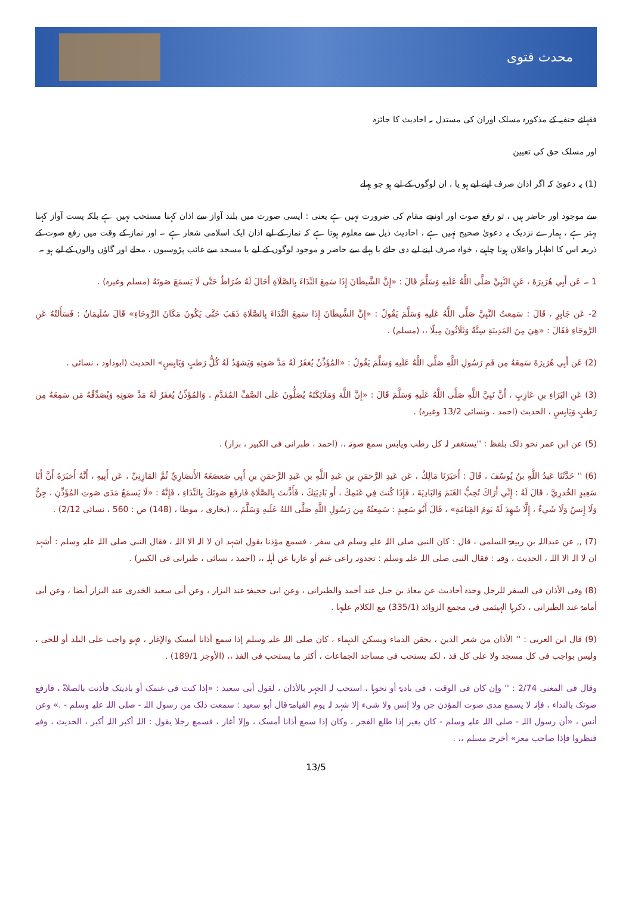محدث فتوی
فقہائے حنفیہ کے مذکورہ مسلک اوران کی مستدل بہ احادیث کا جائزہ
اور مسلک حق کی تعیین
(1) یہ دعویٰ کہ اگر اذان صرف اپنے لیے ہو یا ، ان لوگوں کے لیے ہو جو پہلے
سے موجود اور حاضر ہیں ، تو رفع صوت اور اونچے مقام کی ضرورت نہیں ہے یعنی : ایسی صورت میں بلند آواز سے اذان کہنا مستحب نہیں ہے بلکہ پست آواز کہنا بہتر ہے ، ہمارے نزدیک یہ دعویٰ صحیح نہیں ہے ، احادیث ذیل سے معلوم ہوتا ہے کہ نماز کے لیے اذان ایک اسلامی شعار ہے ۔ اور نماز کے وقت میں رفع صوت کے ذریعہ اس کا اظہار واعلان ہونا چاہیے ، خواہ صرف اپنے لیے دی جائے یا پہلے سے حاضر و موجود لوگوں کے لیے یا مسجد سے غائب پڑوسیوں ، محلے اور گاؤں والوں کے لیے ہو ۔
1 ۔ عَن أَبِي هُرَيرَةَ ، عَنِ النَّبِيِّ صَلَّى اللَّهُ عَلَيهِ وَسَلَّمَ قَالَ : «إِنَّ الشَّيطَانَ إِذَا سَمِعَ النِّدَاءَ بِالصَّلَاةِ أَحَالَ لَهُ ضُرَاطٌ حَتَّى لَا يَسمَعَ صَوتَهُ (مسلم وغیرہ) .
2- عَن جَابِرٍ ، قَالَ : سَمِعتُ النَّبِيَّ صَلَّى اللَّهُ عَلَيهِ وَسَلَّمَ يَقُولُ : «إِنَّ الشَّيطَانَ إِذَا سَمِعَ النِّدَاءَ بِالصَّلَاةِ ذَهَبَ حَتَّى يَكُونَ مَكَانَ الرَّوحَاءِ» قَالَ سُلَيمَانُ : فَسَأَلتُهُ عَنِ الرَّوحَاءِ فَقَالَ : «هِيَ مِنَ المَدِينَةِ سِتَّةٌ وَثَلَاثُونَ مِيلًا ،، (مسلم) .
(2) عَن أَبِي هُرَيرَةَ سَمِعَهُ مِن فَمِ رَسُولِ اللَّهِ صَلَّى اللَّهُ عَلَيهِ وَسَلَّمَ يَقُولُ : «المُؤَذِّنُ يُغفَرُ لَهُ مَدَّ صَوتِهِ وَيَشهَدُ لَهُ كُلُّ رَطبٍ وَيَابِسٍ» الحدیث (ابوداود ، نسائی .
(3) عَنِ البَرَاءِ بنِ عَازِبٍ ، أَنَّ نَبِيَّ اللَّهِ صَلَّى اللَّهُ عَلَيهِ وَسَلَّمَ قَالَ : «إِنَّ اللَّهَ وَمَلَائِكَتَهُ يُصَلُّونَ عَلَى الصَّفِّ المُقَدَّمِ ، وَالمُؤَذِّنُ يُغفَرُ لَهُ مَدَّ صَوتِهِ وَيُصَدِّقُهُ مَن سَمِعَهُ مِن رَطبٍ وَيَابِسٍ ، الحدیث (احمد ، ونسائی 13/2 وغیرہ) .
(5) عن ابن عمر نحو ذلک بلفظ : ''یستغفر لہ کل رطب ویابس سمع صوتہ ،، (احمد ، طبرانی فی الکبیر ، بزار) .
(6) '' حَدَّثَنَا عَبدُ اللَّهِ بنُ يُوسُفَ ، قَالَ : أَخبَرَنَا مَالِكٌ ، عَن عَبدِ الرَّحمَنِ بنِ عَبدِ اللَّهِ بنِ عَبدِ الرَّحمَنِ بنِ أَبِي صَعصَعَةَ الأَنصَارِيِّ ثُمَّ المَازِنِيِّ ، عَن أَبِيهِ ، أَنَّهُ أَخبَرَهُ أَنَّ أَبَا سَعِيدٍ الخُدرِيَّ ، قَالَ لَهُ : إِنِّي أَرَاكَ تُحِبُّ الغَنَمَ وَالبَادِيَةَ ، فَإِذَا كُنتَ فِي غَنَمِكَ ، أَو بَادِيَتِكَ ، فَأَذَّنتَ بِالصَّلَاةِ فَارفَع صَوتَكَ بِالنِّدَاءِ ، فَإِنَّهُ : «لَا يَسمَعُ مَدَى صَوتِ المُؤَذِّنِ ، جِنٌّ وَلَا إِنسٌ وَلَا شَيءٌ ، إِلَّا شَهِدَ لَهُ يَومَ القِيَامَةِ» ، قَالَ أَبُو سَعِيدٍ : سَمِعتُهُ مِن رَسُولِ اللَّهِ صَلَّى اللهُ عَلَيهِ وَسَلَّمَ ،، (بخاری ، موطا ، (148) ص : 560 ، نسائی 2/12) .
(7) ,, عن عبداللہ بن ربیعۃ السلمی ، قال : کان النبی صلی اللہ علیہ وسلم فی سفر ، فسمع مؤذنا یقول اشہد ان لا الہ الا اللہ ، فقال النبی صلی اللہ علیہ وسلم : أشہد ان لا الہ الا اللہ ، الحدیث ، وفیہ : فقال النبی صلی اللہ علیہ وسلم : تجدونہ راعی غنم أو عازبا عن أہلہ ،، (احمد ، نسائی ، طبرانی فی الکبیر) .
(8) وفی الأذان فی السفر للرجل وحدہ أحادیث عن معاذ بن جبل عند أحمد والطبرانی ، وعن ابی جحیفۃ عند البزار ، وعن أبی سعید الخدری عند البزار أیضا ، وعن أبی أمامۃ عند الطبرانی ، ذکرہا الہیثمی فی مجمع الزوائد (335/1) مع الکلام علیہا .
(9) قال ابن العربی : '' الأذان من شعر الدین ، یحقن الدماء ویسکن الدہماء ، کان صلی اللہ علیہ وسلم إذا سمع أذانا أمسک والإغار ، فہو واجب علی البلد أو للحی ، ولیس بواجب فی کل مسجد ولا علی کل فذ ، لکنہ یستحب فی مساجد الجماعات ، أکثر ما یستحب فی الفذ ،، (الأوجز 189/1) .
وقال فی المغنی 2/74 : '' وإن کان فی الوقت ، فی بادیۃ أو نحوہا ، استحب لہ الجہر بالأذان ، لقول أبی سعید : «إذا کنت فی غنمک أو بادیتک فأذنت بالصلاۃ ، فارفع صوتک بالنداء ، فإنہ لا یسمع مدی صوت المؤذن جن ولا إنس ولا شیء إلا شہد لہ یوم القیامۃ قال أبو سعید : سمعت ذلک من رسول اللہ - صلی اللہ علیہ وسلم - .» وعن أنس ، «أن رسول اللہ - صلی اللہ علیہ وسلم - کان یغیر إذا طلع الفجر ، وکان إذا سمع أذانا أمسک ، وإلا أغار ، فسمع رجلا یقول : اللہ أکبر اللہ أکبر ، الحدیث ، وفیہ فنظروا فإذا صاحب معز» أخرجہ مسلم ،، .
13/5